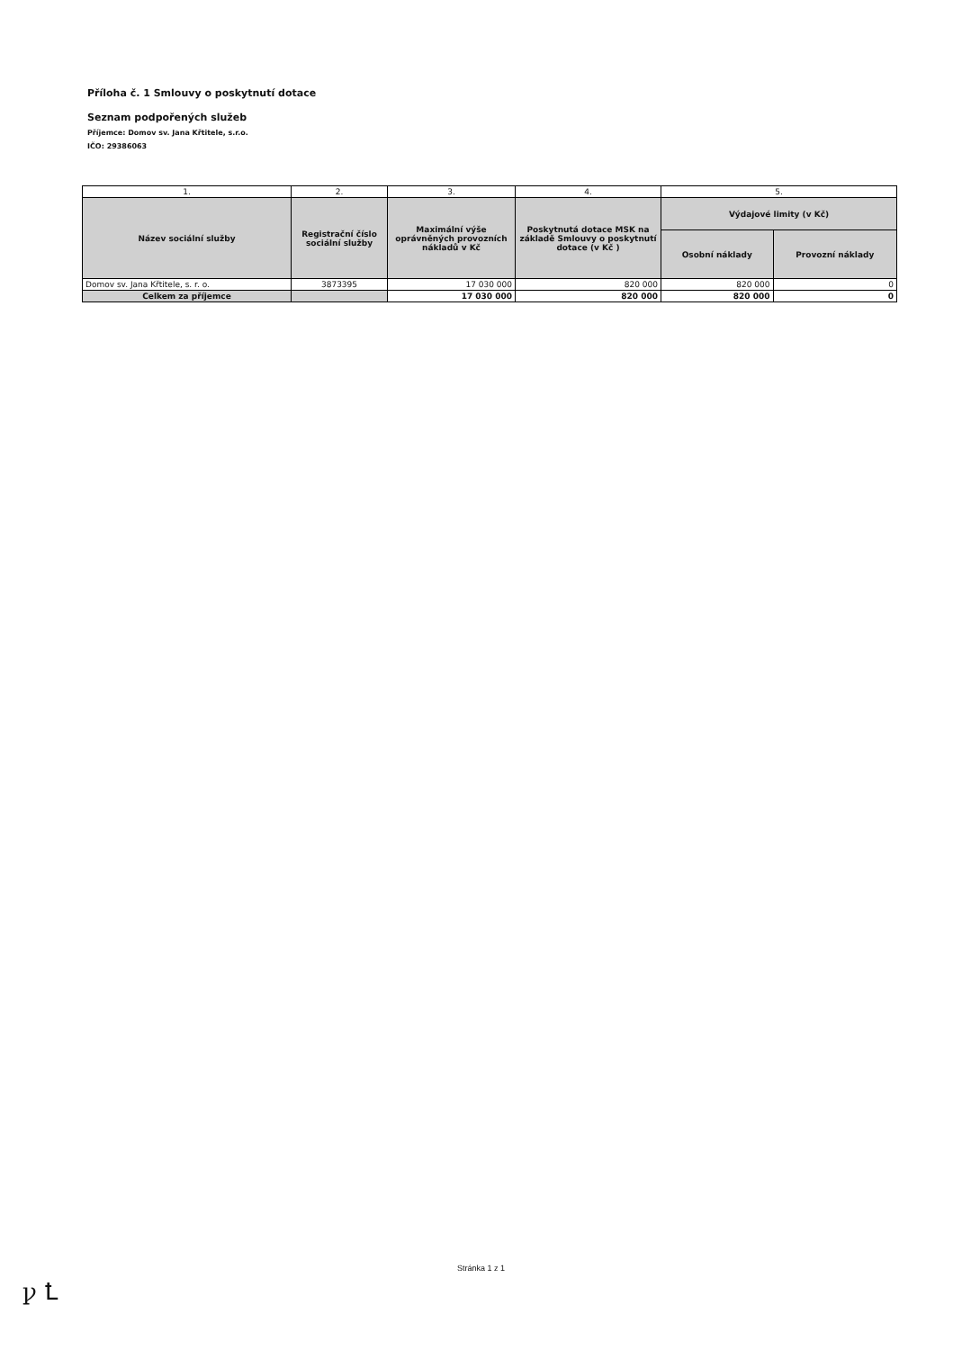Příloha č. 1 Smlouvy o poskytnutí dotace
Seznam podpořených služeb
Příjemce: Domov sv. Jana Křtitele, s.r.o.
IČO: 29386063
| 1. | 2. | 3. | 4. | 5. | |
| --- | --- | --- | --- | --- | --- |
| Název sociální služby | Registrační číslo sociální služby | Maximální výše oprávněných provozních nákladů v Kč | Poskytnutá dotace MSK na základě Smlouvy o poskytnutí dotace (v Kč ) | Výdajové limity (v Kč) | |
| | | | | Osobní náklady | Provozní náklady |
| Domov sv. Jana Křtitele, s. r. o. | 3873395 | 17 030 000 | 820 000 | 820 000 | 0 |
| Celkem za příjemce | | 17 030 000 | 820 000 | 820 000 | 0 |
Stránka 1 z 1
ꝩ Ꝉ